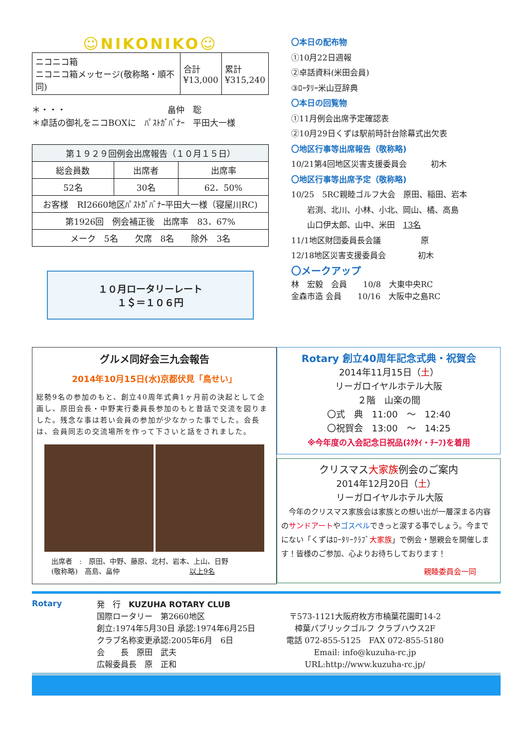☺NIKONIKO☺
| ニコニコ箱 ニコニコ箱メッセージ(敬称略・順不同) | 合計 ¥13,000 | 累計 ¥315,240 |
＊・・・　　　　　　　　　　　　畠仲　聡
＊卓話の御礼をニコBOXに　ﾊﾟｽﾄｶﾞﾊﾞﾅｰ　平田大一様
| 第１９２９回例会出席報告（１０月１５日） | | |
| 総会員数 | 出席者 | 出席率 |
| 52名 | 30名 | 62．50% |
| お客様 RI2660地区ﾊﾟｽﾄｶﾞﾊﾞﾅｰ平田大一様（寝屋川RC) | | |
| 第1926回 例会補正後 出席率 83．67% | | |
| メーク 5名 欠席 8名 除外 3名 | | |
１０月ロータリーレート
１＄＝１０６円
〇本日の配布物
①10月22日週報
②卓話資料(米田会員)
③ﾛｰﾀﾘｰ米山豆辞典
〇本日の回覧物
①11月例会出席予定確認表
②10月29日くずは駅前時計台除幕式出欠表
〇地区行事等出席報告（敬称略)
10/21第4回地区災害支援委員会　　　初木
〇地区行事等出席予定（敬称略)
10/25　5RC親睦ゴルフ大会　原田、稲田、岩本
　　岩渕、北川、小林、小北、岡山、橘、高島
　　山口伊太郎、山中、米田　13名
11/1地区財団委員長会議　　　　　原
12/18地区災害支援委員会　　　　初木
〇メークアップ
林　宏毅　会員　　10/8　大東中央RC
金森市造 会員　　10/16　大阪中之島RC
グルメ同好会三九会報告
2014年10月15日(水)京都伏見「鳥せい」
総勢9名の参加のもと、創立40周年式典1ヶ月前の決起として企画し、原田会長・中野実行委員長参加のもと昔話で交流を図りました。残念な事は若い会員の参加が少なかった事でした。会長は、会員同志の交流場所を作って下さいと話をされました。
出席者　:　原田、中野、藤原、北村、岩本、上山、日野
(敬称略)　高島、畠仲　　　　　　　　　　以上9名
Rotary 創立40周年記念式典・祝賀会
2014年11月15日（土）
リーガロイヤルホテル大阪
２階　山楽の間
〇式　典　11:00　～　12:40
〇祝賀会　13:00　～　14:25
※今年度の入会記念日祝品(ﾈｸﾀｲ・ﾁｰﾌ)を着用
クリスマス大家族例会のご案内
2014年12月20日（土）
リーガロイヤルホテル大阪
　今年のクリスマス家族会は家族との想い出が一層深まる内容のサンドアートやゴスペルできっと涙する事でしょう。今までにない「くずはﾛｰﾀﾘｰｸﾗﾌﾞ大家族」で例会・懇親会を開催します！皆様のご参加、心よりお待ちしております！
親睦委員会一同
Rotary 発　行　KUZUHA ROTARY CLUB
国際ロータリー　第2660地区
創立:1974年5月30日 承認:1974年6月25日
クラブ名称変更承認:2005年6月　6日
会　　長　原田　武夫
広報委員長　原　正和
〒573-1121大阪府枚方市楠葉花園町14-2
樟葉パブリックゴルフ クラブハウス2F
電話 072-855-5125　FAX 072-855-5180
Email: info@kuzuha-rc.jp
URL:http://www.kuzuha-rc.jp/